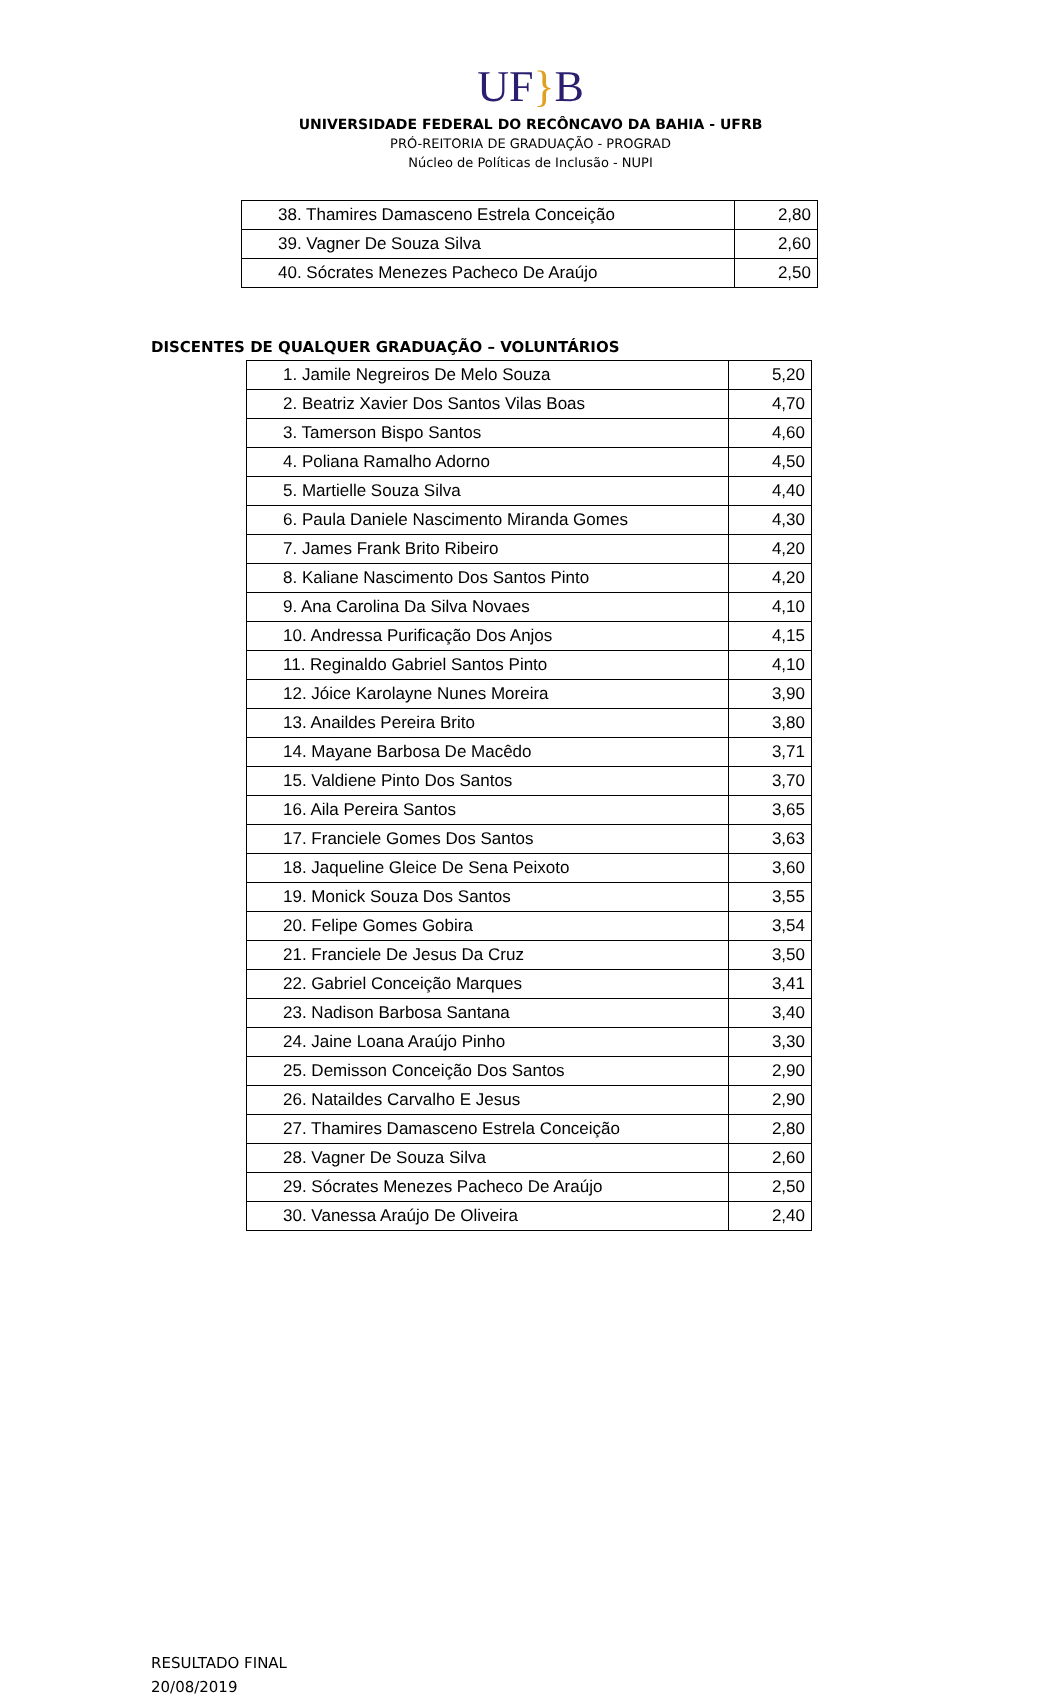UF}B
UNIVERSIDADE FEDERAL DO RECÔNCAVO DA BAHIA - UFRB
PRÓ-REITORIA DE GRADUAÇÃO - PROGRAD
Núcleo de Políticas de Inclusão - NUPI
| 38. Thamires Damasceno Estrela Conceição | 2,80 |
| 39. Vagner De Souza Silva | 2,60 |
| 40. Sócrates Menezes Pacheco De Araújo | 2,50 |
DISCENTES DE QUALQUER GRADUAÇÃO – VOLUNTÁRIOS
| 1. Jamile Negreiros De Melo Souza | 5,20 |
| 2. Beatriz Xavier Dos Santos Vilas Boas | 4,70 |
| 3. Tamerson Bispo Santos | 4,60 |
| 4. Poliana Ramalho Adorno | 4,50 |
| 5. Martielle Souza Silva | 4,40 |
| 6. Paula Daniele Nascimento Miranda Gomes | 4,30 |
| 7. James Frank Brito Ribeiro | 4,20 |
| 8. Kaliane Nascimento Dos Santos Pinto | 4,20 |
| 9. Ana Carolina Da Silva Novaes | 4,10 |
| 10. Andressa Purificação Dos Anjos | 4,15 |
| 11. Reginaldo Gabriel Santos Pinto | 4,10 |
| 12. Jóice Karolayne Nunes Moreira | 3,90 |
| 13. Anaildes Pereira Brito | 3,80 |
| 14. Mayane Barbosa De Macêdo | 3,71 |
| 15. Valdiene Pinto Dos Santos | 3,70 |
| 16. Aila Pereira Santos | 3,65 |
| 17. Franciele Gomes Dos Santos | 3,63 |
| 18. Jaqueline Gleice De Sena Peixoto | 3,60 |
| 19. Monick Souza Dos Santos | 3,55 |
| 20. Felipe Gomes Gobira | 3,54 |
| 21. Franciele De Jesus Da Cruz | 3,50 |
| 22. Gabriel Conceição Marques | 3,41 |
| 23. Nadison Barbosa Santana | 3,40 |
| 24. Jaine Loana Araújo Pinho | 3,30 |
| 25. Demisson Conceição Dos Santos | 2,90 |
| 26. Nataildes Carvalho E Jesus | 2,90 |
| 27. Thamires Damasceno Estrela Conceição | 2,80 |
| 28. Vagner De Souza Silva | 2,60 |
| 29. Sócrates Menezes Pacheco De Araújo | 2,50 |
| 30. Vanessa Araújo De Oliveira | 2,40 |
RESULTADO FINAL
20/08/2019